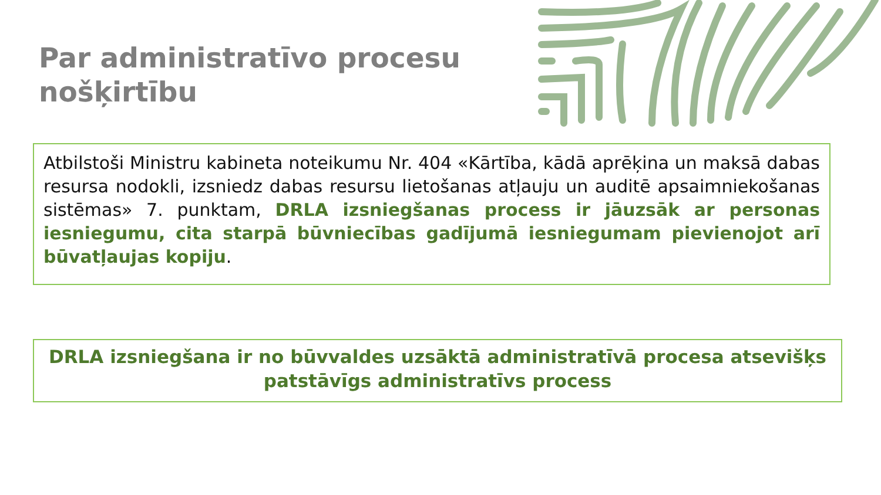Par administratīvo procesu nošķirtību
Atbilstoši Ministru kabineta noteikumu Nr. 404 «Kārtība, kādā aprēķina un maksā dabas resursa nodokli, izsniedz dabas resursu lietošanas atļauju un auditē apsaimniekošanas sistēmas» 7. punktam, DRLA izsniegšanas process ir jāuzsāk ar personas iesniegumu, cita starpā būvniecības gadījumā iesniegumam pievienojot arī būvatļaujas kopiju.
DRLA izsniegšana ir no būvvaldes uzsāktā administratīvā procesa atsevišķs patstāvīgs administratīvs process